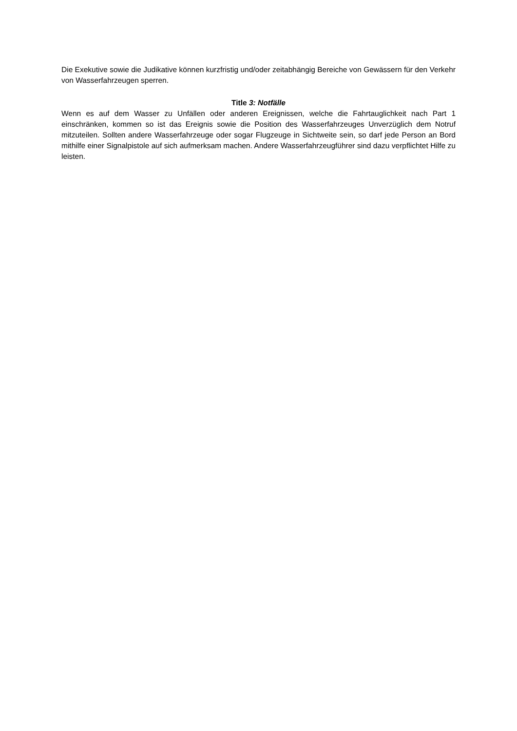Die Exekutive sowie die Judikative können kurzfristig und/oder zeitabhängig Bereiche von Gewässern für den Verkehr von Wasserfahrzeugen sperren.
Title 3: Notfälle
Wenn es auf dem Wasser zu Unfällen oder anderen Ereignissen, welche die Fahrtauglichkeit nach Part 1 einschränken, kommen so ist das Ereignis sowie die Position des Wasserfahrzeuges Unverzüglich dem Notruf mitzuteilen. Sollten andere Wasserfahrzeuge oder sogar Flugzeuge in Sichtweite sein, so darf jede Person an Bord mithilfe einer Signalpistole auf sich aufmerksam machen. Andere Wasserfahrzeugführer sind dazu verpflichtet Hilfe zu leisten.